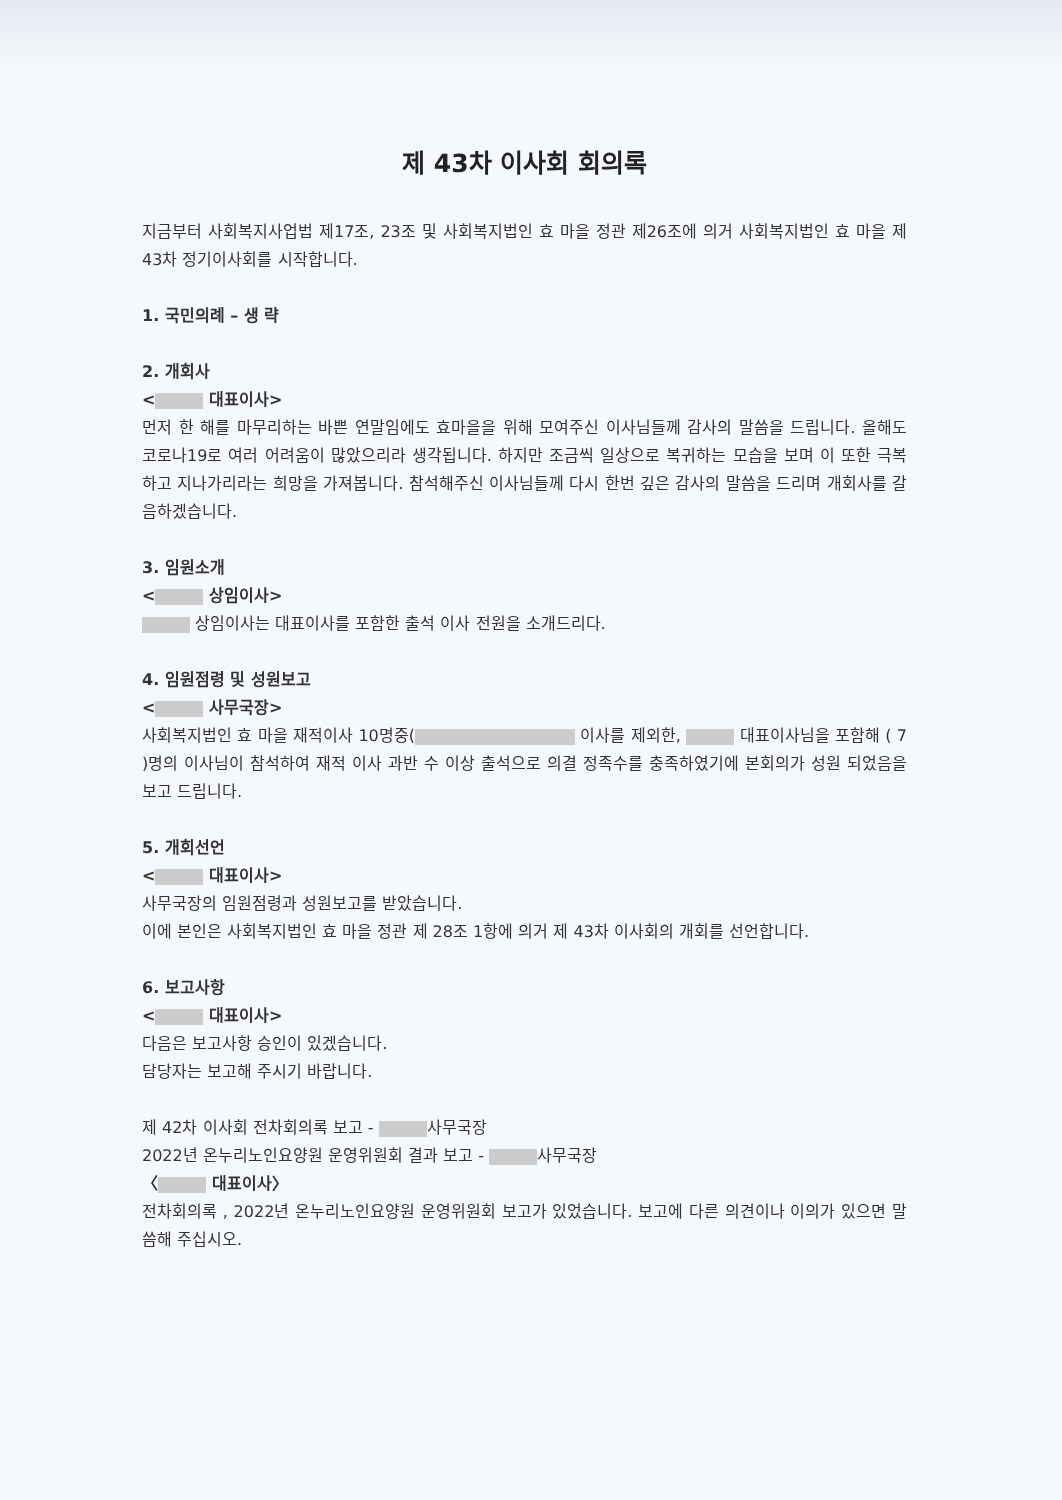제 43차 이사회 회의록
지금부터 사회복지사업법 제17조, 23조 및 사회복지법인 효 마을 정관 제26조에 의거 사회복지법인 효 마을 제 43차 정기이사회를 시작합니다.
1. 국민의례 – 생 략
2. 개회사
< 대표이사>
먼저 한 해를 마무리하는 바쁜 연말임에도 효마을을 위해 모여주신 이사님들께 감사의 말씀을 드립니다. 올해도 코로나19로 여러 어려움이 많았으리라 생각됩니다. 하지만 조금씩 일상으로 복귀하는 모습을 보며 이 또한 극복하고 지나가리라는 희망을 가져봅니다. 참석해주신 이사님들께 다시 한번 깊은 감사의 말씀을 드리며 개회사를 갈음하겠습니다.
3. 임원소개
< 상임이사>
상임이사는 대표이사를 포함한 출석 이사 전원을 소개드리다.
4. 임원점령 및 성원보고
< 사무국장>
사회복지법인 효 마을 재적이사 10명중( 이사를 제외한, 대표이사님을 포함해 ( 7 )명의 이사님이 참석하여 재적 이사 과반 수 이상 출석으로 의결 정족수를 충족하였기에 본회의가 성원 되었음을 보고 드립니다.
5. 개회선언
< 대표이사>
사무국장의 임원점령과 성원보고를 받았습니다.
이에 본인은 사회복지법인 효 마을 정관 제 28조 1항에 의거 제 43차 이사회의 개회를 선언합니다.
6. 보고사항
< 대표이사>
다음은 보고사항 승인이 있겠습니다.
담당자는 보고해 주시기 바랍니다.
제 42차 이사회 전차회의록 보고 - 사무국장
2022년 온누리노인요양원 운영위원회 결과 보고 - 사무국장
〈 대표이사〉
전차회의록 , 2022년 온누리노인요양원 운영위원회 보고가 있었습니다. 보고에 다른 의견이나 이의가 있으면 말씀해 주십시오.